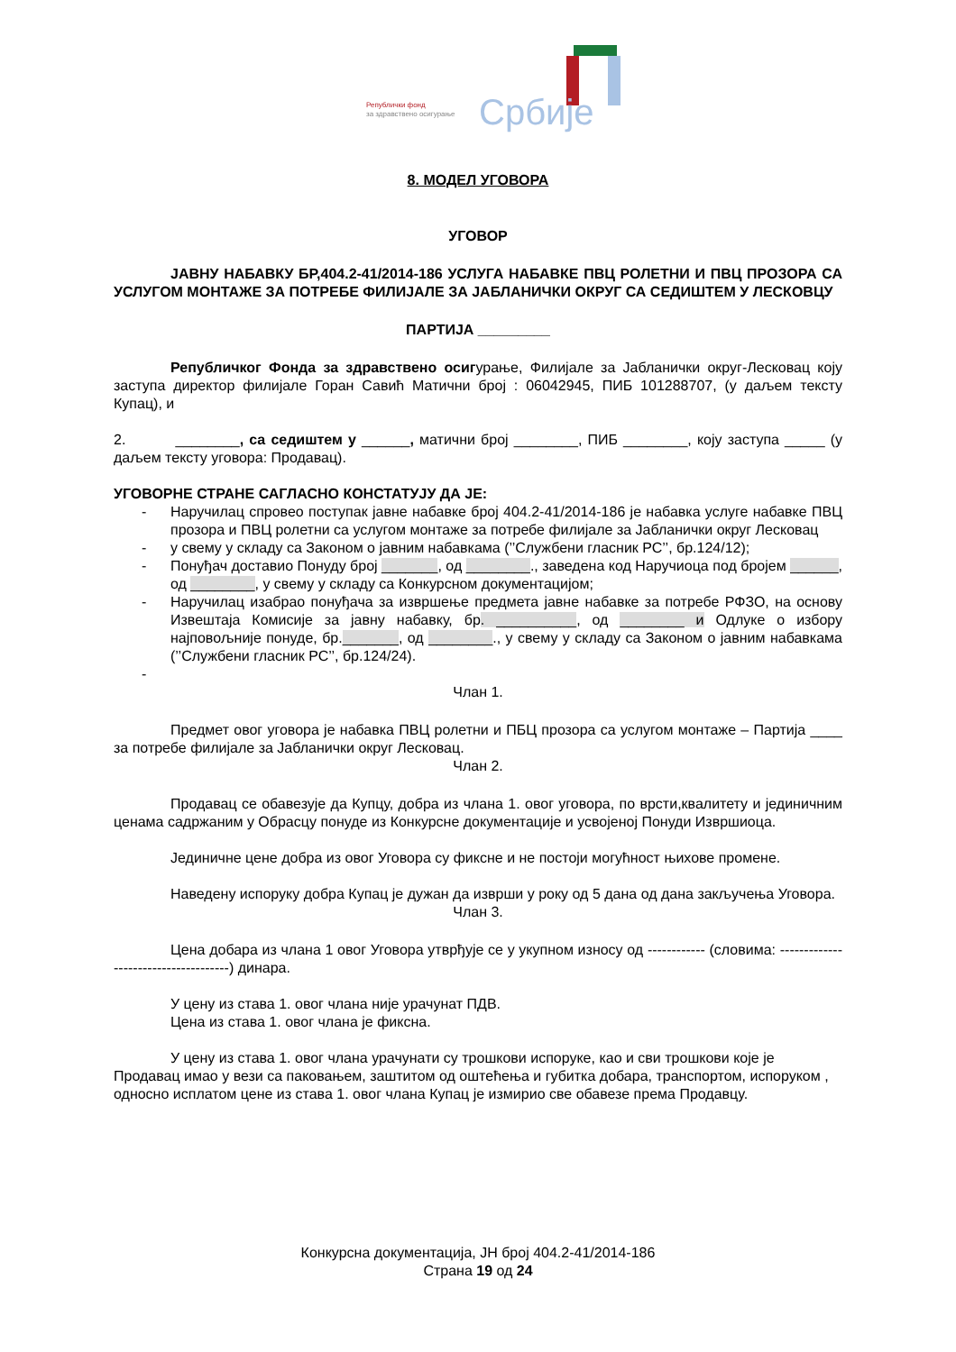Републички фонд
за здравствено осигурање
Србије
8. МОДЕЛ УГОВОРА
УГОВОР
ЈАВНУ НАБАВКУ БР,404.2-41/2014-186 УСЛУГА НАБАВКЕ ПВЦ РОЛЕТНИ И ПВЦ ПРОЗОРА СА УСЛУГОМ МОНТАЖЕ ЗА ПОТРЕБЕ ФИЛИЈАЛЕ ЗА ЈАБЛАНИЧКИ ОКРУГ СА СЕДИШТЕМ У ЛЕСКОВЦУ
ПАРТИЈА _________
Републичког Фонда за здравствено осигурање, Филијале за Јабланички округ-Лесковац коју заступа директор филијале Горан Савић Матични број : 06042945, ПИБ 101288707, (у даљем тексту Купац), и
2. ________, са седиштем у ______, матични број ________, ПИБ ________, коју заступа _____ (у даљем тексту уговора: Продавац).
УГОВОРНЕ СТРАНЕ САГЛАСНО КОНСТАТУЈУ ДА ЈЕ:
- Наручилац спровео поступак јавне набавке број 404.2-41/2014-186 је набавка услуге набавке ПВЦ прозора и ПВЦ ролетни са услугом монтаже за потребе филијале за Јабланички округ Лесковац
- у свему у складу са Законом о јавним набавкама (’’Службени гласник РС’’, бр.124/12);
- Понуђач доставио Понуду број _______, од ________., заведена код Наручиоца под бројем ______, од ________, у свему у складу са Конкурсном документацијом;
- Наручилац изабрао понуђача за извршење предмета јавне набавке за потребе РФЗО, на основу Извештаја Комисије за јавну набавку, бр. __________, од ________ и Одлуке о избору најповољније понуде, бр._______, од ________., у свему у складу са Законом о јавним набавкама (’’Службени гласник РС’’, бр.124/24).
-
Члан 1.
Предмет овог уговора је набавка ПВЦ ролетни и ПБЦ прозора са услугом монтаже – Партија ____ за потребе филијале за Јабланички округ Лесковац.
Члан 2.
Продавац се обавезује да Купцу, добра из члана 1. овог уговора, по врсти,квалитету и јединичним ценама садржаним у Обрасцу понуде из Конкурсне документације и усвојеној Понуди Извршиоца.
Јединичне цене добра из овог Уговора су фиксне и не постоји могућност њихове промене.
Наведену испоруку добра Купац је дужан да изврши у року од 5 дана од дана закључења Уговора.
Члан 3.
Цена добара из члана 1 овог Уговора утврђује се у укупном износу од ------------ (словима: -------------------------------------) динара.
У цену из става 1. овог члана није урачунат ПДВ.
Цена из става 1. овог члана је фиксна.
У цену из става 1. овог члана урачунати су трошкови испоруке, као и сви трошкови које је Продавац имао у вези са паковањем, заштитом од оштећења и губитка добара, транспортом, испоруком , односно исплатом цене из става 1. овог члана Купац је измирио све обавезе према Продавцу.
Конкурсна документација, ЈН број 404.2-41/2014-186
Страна 19 од 24